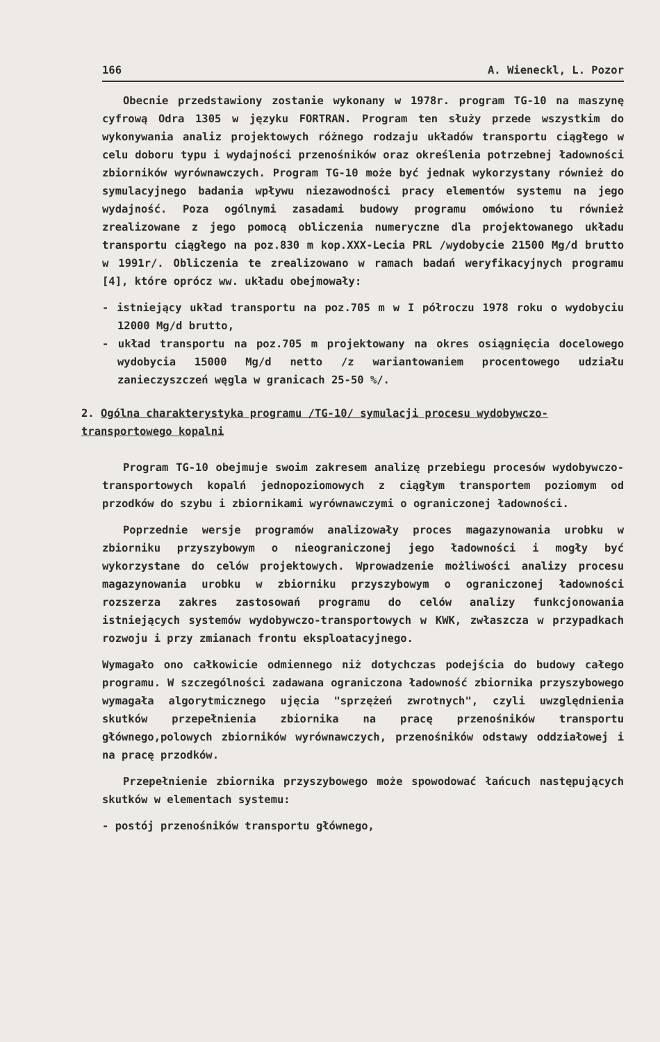166 A. Wieneckl, L. Pozor
Obecnie przedstawiony zostanie wykonany w 1978r. program TG-10 na maszynę cyfrową Odra 1305 w języku FORTRAN. Program ten służy przede wszystkim do wykonywania analiz projektowych różnego rodzaju układów transportu ciągłego w celu doboru typu i wydajności przenośników oraz określenia potrzebnej ładowności zbiorników wyrównawczych. Program TG-10 może być jednak wykorzystany również do symulacyjnego badania wpływu niezawodności pracy elementów systemu na jego wydajność. Poza ogólnymi zasadami budowy programu omówiono tu również zrealizowane z jego pomocą obliczenia numeryczne dla projektowanego układu transportu ciągłego na poz.830 m kop.XXX-Lecia PRL /wydobycie 21500 Mg/d brutto w 1991r/. Obliczenia te zrealizowano w ramach badań weryfikacyjnych programu [4], które oprócz ww. układu obejmowały:
- istniejący układ transportu na poz.705 m w I półroczu 1978 roku o wydobyciu 12000 Mg/d brutto,
- układ transportu na poz.705 m projektowany na okres osiągnięcia docelowego wydobycia 15000 Mg/d netto /z wariantowaniem procentowego udziału zanieczyszczeń węgla w granicach 25-50 %/.
2. Ogólna charakterystyka programu /TG-10/ symulacji procesu wydobywczo-transportowego kopalni
Program TG-10 obejmuje swoim zakresem analizę przebiegu procesów wydobywczo-transportowych kopalń jednopoziomowych z ciągłym transportem poziomym od przodków do szybu i zbiornikami wyrównawczymi o ograniczonej ładowności.
Poprzednie wersje programów analizowały proces magazynowania urobku w zbiorniku przyszybowym o nieograniczonej jego ładowności i mogły być wykorzystane do celów projektowych. Wprowadzenie możliwości analizy procesu magazynowania urobku w zbiorniku przyszybowym o ograniczonej ładowności rozszerza zakres zastosowań programu do celów analizy funkcjonowania istniejących systemów wydobywczo-transportowych w KWK, zwłaszcza w przypadkach rozwoju i przy zmianach frontu eksploatacyjnego.
Wymagało ono całkowicie odmiennego niż dotychczas podejścia do budowy całego programu. W szczególności zadawana ograniczona ładowność zbiornika przyszybowego wymagała algorytmicznego ujęcia "sprzężeń zwrotnych", czyli uwzględnienia skutków przepełnienia zbiornika na pracę przenośników transportu głównego,polowych zbiorników wyrównawczych, przenośników odstawy oddziałowej i na pracę przodków.
Przepełnienie zbiornika przyszybowego może spowodować łańcuch następujących skutków w elementach systemu:
- postój przenośników transportu głównego,